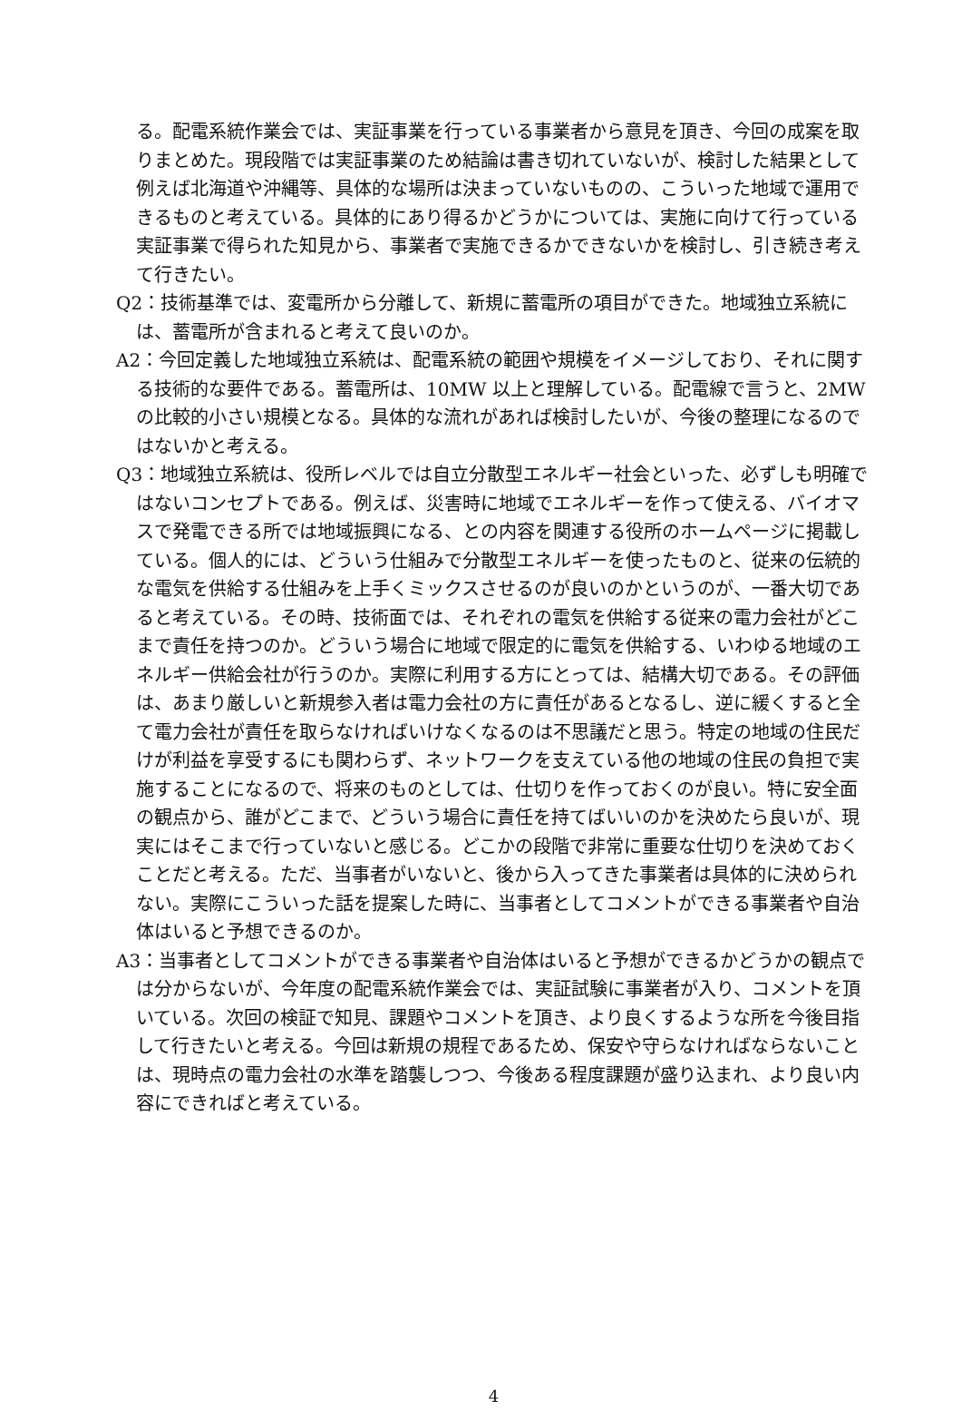る。配電系統作業会では、実証事業を行っている事業者から意見を頂き、今回の成案を取りまとめた。現段階では実証事業のため結論は書き切れていないが、検討した結果として例えば北海道や沖縄等、具体的な場所は決まっていないものの、こういった地域で運用できるものと考えている。具体的にあり得るかどうかについては、実施に向けて行っている実証事業で得られた知見から、事業者で実施できるかできないかを検討し、引き続き考えて行きたい。
Q2：技術基準では、変電所から分離して、新規に蓄電所の項目ができた。地域独立系統には、蓄電所が含まれると考えて良いのか。
A2：今回定義した地域独立系統は、配電系統の範囲や規模をイメージしており、それに関する技術的な要件である。蓄電所は、10MW 以上と理解している。配電線で言うと、2MW の比較的小さい規模となる。具体的な流れがあれば検討したいが、今後の整理になるのではないかと考える。
Q3：地域独立系統は、役所レベルでは自立分散型エネルギー社会といった、必ずしも明確ではないコンセプトである。例えば、災害時に地域でエネルギーを作って使える、バイオマスで発電できる所では地域振興になる、との内容を関連する役所のホームページに掲載している。個人的には、どういう仕組みで分散型エネルギーを使ったものと、従来の伝統的な電気を供給する仕組みを上手くミックスさせるのが良いのかというのが、一番大切であると考えている。その時、技術面では、それぞれの電気を供給する従来の電力会社がどこまで責任を持つのか。どういう場合に地域で限定的に電気を供給する、いわゆる地域のエネルギー供給会社が行うのか。実際に利用する方にとっては、結構大切である。その評価は、あまり厳しいと新規参入者は電力会社の方に責任があるとなるし、逆に緩くすると全て電力会社が責任を取らなければいけなくなるのは不思議だと思う。特定の地域の住民だけが利益を享受するにも関わらず、ネットワークを支えている他の地域の住民の負担で実施することになるので、将来のものとしては、仕切りを作っておくのが良い。特に安全面の観点から、誰がどこまで、どういう場合に責任を持てばいいのかを決めたら良いが、現実にはそこまで行っていないと感じる。どこかの段階で非常に重要な仕切りを決めておくことだと考える。ただ、当事者がいないと、後から入ってきた事業者は具体的に決められない。実際にこういった話を提案した時に、当事者としてコメントができる事業者や自治体はいると予想できるのか。
A3：当事者としてコメントができる事業者や自治体はいると予想ができるかどうかの観点では分からないが、今年度の配電系統作業会では、実証試験に事業者が入り、コメントを頂いている。次回の検証で知見、課題やコメントを頂き、より良くするような所を今後目指して行きたいと考える。今回は新規の規程であるため、保安や守らなければならないことは、現時点の電力会社の水準を踏襲しつつ、今後ある程度課題が盛り込まれ、より良い内容にできればと考えている。
4